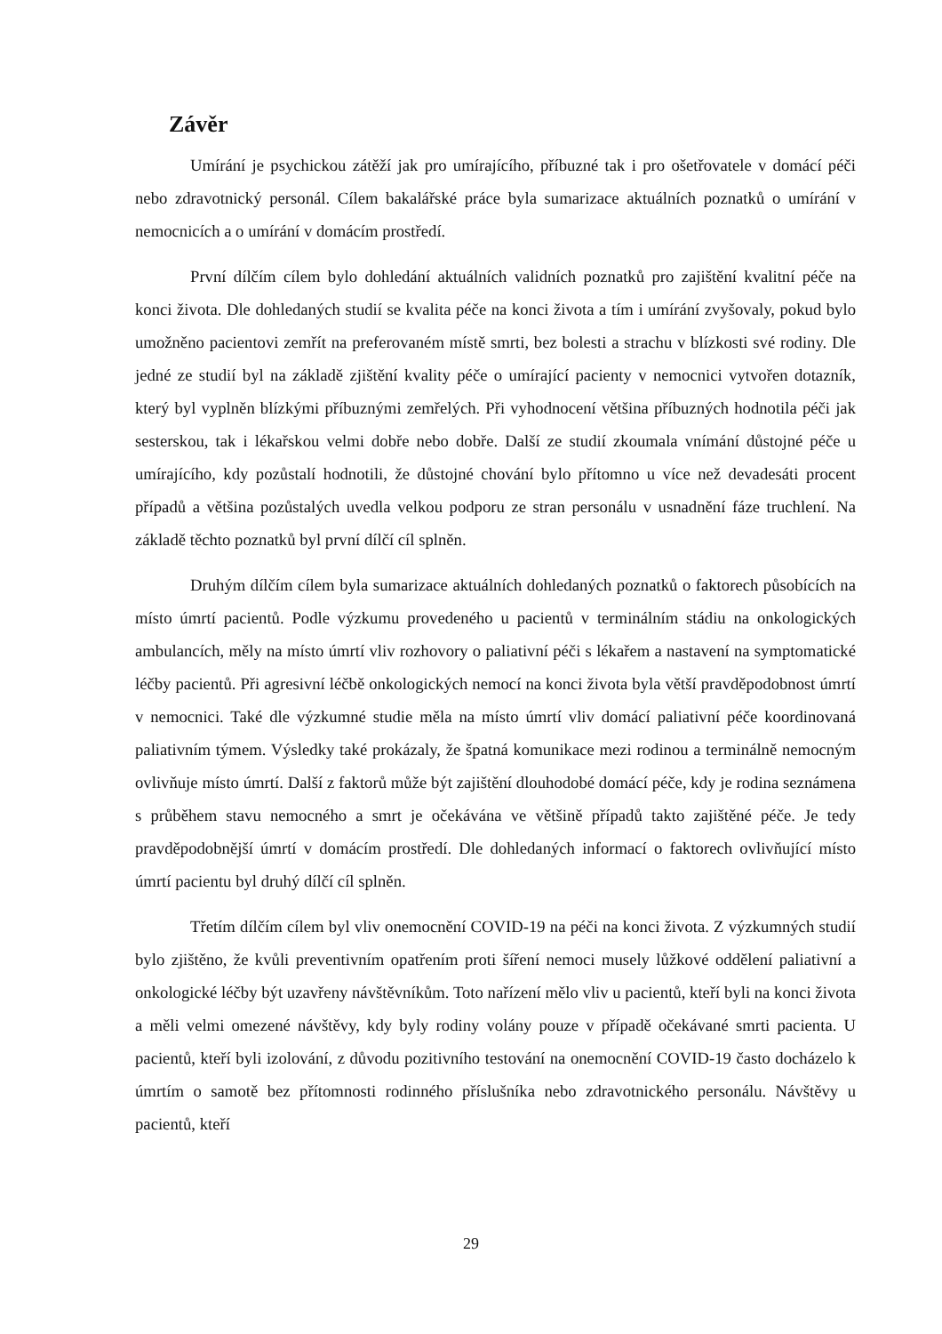Závěr
Umírání je psychickou zátěží jak pro umírajícího, příbuzné tak i pro ošetřovatele v domácí péči nebo zdravotnický personál. Cílem bakalářské práce byla sumarizace aktuálních poznatků o umírání v nemocnicích a o umírání v domácím prostředí.
První dílčím cílem bylo dohledání aktuálních validních poznatků pro zajištění kvalitní péče na konci života. Dle dohledaných studií se kvalita péče na konci života a tím i umírání zvyšovaly, pokud bylo umožněno pacientovi zemřít na preferovaném místě smrti, bez bolesti a strachu v blízkosti své rodiny. Dle jedné ze studií byl na základě zjištění kvality péče o umírající pacienty v nemocnici vytvořen dotazník, který byl vyplněn blízkými příbuznými zemřelých. Při vyhodnocení většina příbuzných hodnotila péči jak sesterskou, tak i lékařskou velmi dobře nebo dobře. Další ze studií zkoumala vnímání důstojné péče u umírajícího, kdy pozůstalí hodnotili, že důstojné chování bylo přítomno u více než devadesáti procent případů a většina pozůstalých uvedla velkou podporu ze stran personálu v usnadnění fáze truchlení. Na základě těchto poznatků byl první dílčí cíl splněn.
Druhým dílčím cílem byla sumarizace aktuálních dohledaných poznatků o faktorech působících na místo úmrtí pacientů. Podle výzkumu provedeného u pacientů v terminálním stádiu na onkologických ambulancích, měly na místo úmrtí vliv rozhovory o paliativní péči s lékařem a nastavení na symptomatické léčby pacientů. Při agresivní léčbě onkologických nemocí na konci života byla větší pravděpodobnost úmrtí v nemocnici. Také dle výzkumné studie měla na místo úmrtí vliv domácí paliativní péče koordinovaná paliativním týmem. Výsledky také prokázaly, že špatná komunikace mezi rodinou a terminálně nemocným ovlivňuje místo úmrtí. Další z faktorů může být zajištění dlouhodobé domácí péče, kdy je rodina seznámena s průběhem stavu nemocného a smrt je očekávána ve většině případů takto zajištěné péče. Je tedy pravděpodobnější úmrtí v domácím prostředí. Dle dohledaných informací o faktorech ovlivňující místo úmrtí pacientu byl druhý dílčí cíl splněn.
Třetím dílčím cílem byl vliv onemocnění COVID-19 na péči na konci života. Z výzkumných studií bylo zjištěno, že kvůli preventivním opatřením proti šíření nemoci musely lůžkové oddělení paliativní a onkologické léčby být uzavřeny návštěvníkům. Toto nařízení mělo vliv u pacientů, kteří byli na konci života a měli velmi omezené návštěvy, kdy byly rodiny volány pouze v případě očekávané smrti pacienta. U pacientů, kteří byli izolování, z důvodu pozitivního testování na onemocnění COVID-19 často docházelo k úmrtím o samotě bez přítomnosti rodinného příslušníka nebo zdravotnického personálu. Návštěvy u pacientů, kteří
29